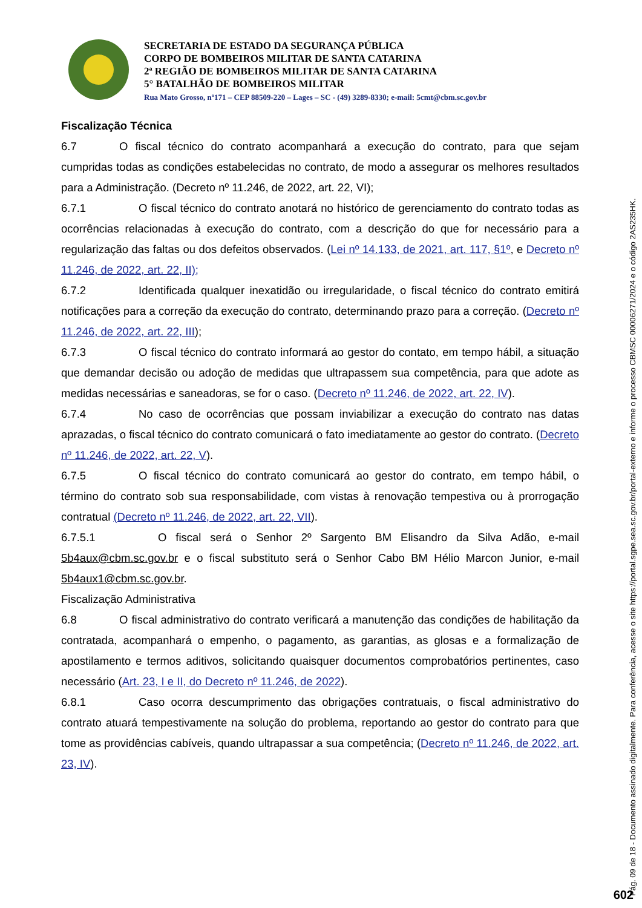SECRETARIA DE ESTADO DA SEGURANÇA PÚBLICA
CORPO DE BOMBEIROS MILITAR DE SANTA CATARINA
2ª REGIÃO DE BOMBEIROS MILITAR DE SANTA CATARINA
5° BATALHÃO DE BOMBEIROS MILITAR
Rua Mato Grosso, nº171 – CEP 88509-220 – Lages – SC - (49) 3289-8330; e-mail: 5cmt@cbm.sc.gov.br
Fiscalização Técnica
6.7 O fiscal técnico do contrato acompanhará a execução do contrato, para que sejam cumpridas todas as condições estabelecidas no contrato, de modo a assegurar os melhores resultados para a Administração. (Decreto nº 11.246, de 2022, art. 22, VI);
6.7.1 O fiscal técnico do contrato anotará no histórico de gerenciamento do contrato todas as ocorrências relacionadas à execução do contrato, com a descrição do que for necessário para a regularização das faltas ou dos defeitos observados. (Lei nº 14.133, de 2021, art. 117, §1º, e Decreto nº 11.246, de 2022, art. 22, II);
6.7.2 Identificada qualquer inexatidão ou irregularidade, o fiscal técnico do contrato emitirá notificações para a correção da execução do contrato, determinando prazo para a correção. (Decreto nº 11.246, de 2022, art. 22, III);
6.7.3 O fiscal técnico do contrato informará ao gestor do contato, em tempo hábil, a situação que demandar decisão ou adoção de medidas que ultrapassem sua competência, para que adote as medidas necessárias e saneadoras, se for o caso. (Decreto nº 11.246, de 2022, art. 22, IV).
6.7.4 No caso de ocorrências que possam inviabilizar a execução do contrato nas datas aprazadas, o fiscal técnico do contrato comunicará o fato imediatamente ao gestor do contrato. (Decreto nº 11.246, de 2022, art. 22, V).
6.7.5 O fiscal técnico do contrato comunicará ao gestor do contrato, em tempo hábil, o término do contrato sob sua responsabilidade, com vistas à renovação tempestiva ou à prorrogação contratual (Decreto nº 11.246, de 2022, art. 22, VII).
6.7.5.1 O fiscal será o Senhor 2º Sargento BM Elisandro da Silva Adão, e-mail 5b4aux@cbm.sc.gov.br e o fiscal substituto será o Senhor Cabo BM Hélio Marcon Junior, e-mail 5b4aux1@cbm.sc.gov.br.
Fiscalização Administrativa
6.8 O fiscal administrativo do contrato verificará a manutenção das condições de habilitação da contratada, acompanhará o empenho, o pagamento, as garantias, as glosas e a formalização de apostilamento e termos aditivos, solicitando quaisquer documentos comprobatórios pertinentes, caso necessário (Art. 23, I e II, do Decreto nº 11.246, de 2022).
6.8.1 Caso ocorra descumprimento das obrigações contratuais, o fiscal administrativo do contrato atuará tempestivamente na solução do problema, reportando ao gestor do contrato para que tome as providências cabíveis, quando ultrapassar a sua competência; (Decreto nº 11.246, de 2022, art. 23, IV).
Pág. 09 de 18 - Documento assinado digitalmente. Para conferência, acesse o site https://portal.sgpe.sea.sc.gov.br/portal-externo e informe o processo CBMSC 00006271/2024 e o código 2AS235HK.
602